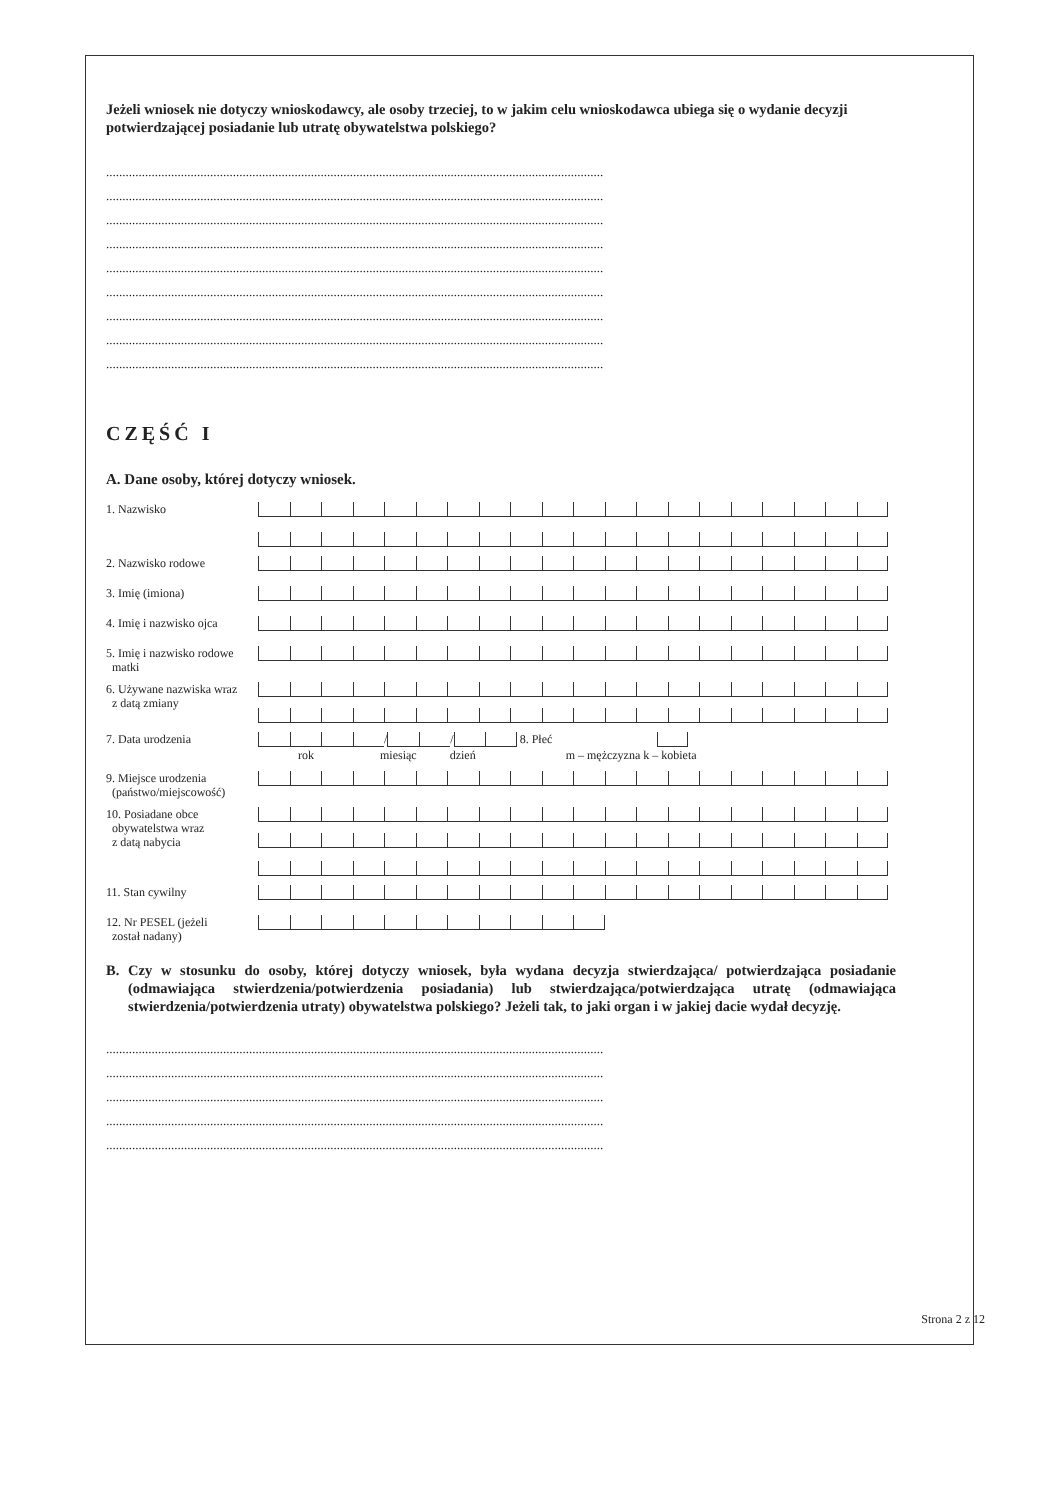Jeżeli wniosek nie dotyczy wnioskodawcy, ale osoby trzeciej, to w jakim celu wnioskodawca ubiega się o wydanie decyzji potwierdzającej posiadanie lub utratę obywatelstwa polskiego?
.........................................................................................................................................................
.........................................................................................................................................................
.........................................................................................................................................................
.........................................................................................................................................................
.........................................................................................................................................................
.........................................................................................................................................................
.........................................................................................................................................................
.........................................................................................................................................................
.........................................................................................................................................................
CZĘŚĆ I
A. Dane osoby, której dotyczy wniosek.
1. Nazwisko
2. Nazwisko rodowe
3. Imię (imiona)
4. Imię i nazwisko ojca
5. Imię i nazwisko rodowe
matki
6. Używane nazwiska wraz
z datą zmiany
7. Data urodzenia
/ / 8. Płeć
rok miesiąc dzień m – mężczyzna k – kobieta
9. Miejsce urodzenia
(państwo/miejscowość)
10. Posiadane obce
obywatelstwa wraz
z datą nabycia
11. Stan cywilny
12. Nr PESEL (jeżeli
został nadany)
B. Czy w stosunku do osoby, której dotyczy wniosek, była wydana decyzja stwierdzająca/ potwierdzająca posiadanie (odmawiająca stwierdzenia/potwierdzenia posiadania) lub stwierdzająca/potwierdzająca utratę (odmawiająca stwierdzenia/potwierdzenia utraty) obywatelstwa polskiego? Jeżeli tak, to jaki organ i w jakiej dacie wydał decyzję.
.........................................................................................................................................................
.........................................................................................................................................................
.........................................................................................................................................................
.........................................................................................................................................................
.........................................................................................................................................................
Strona 2 z 12